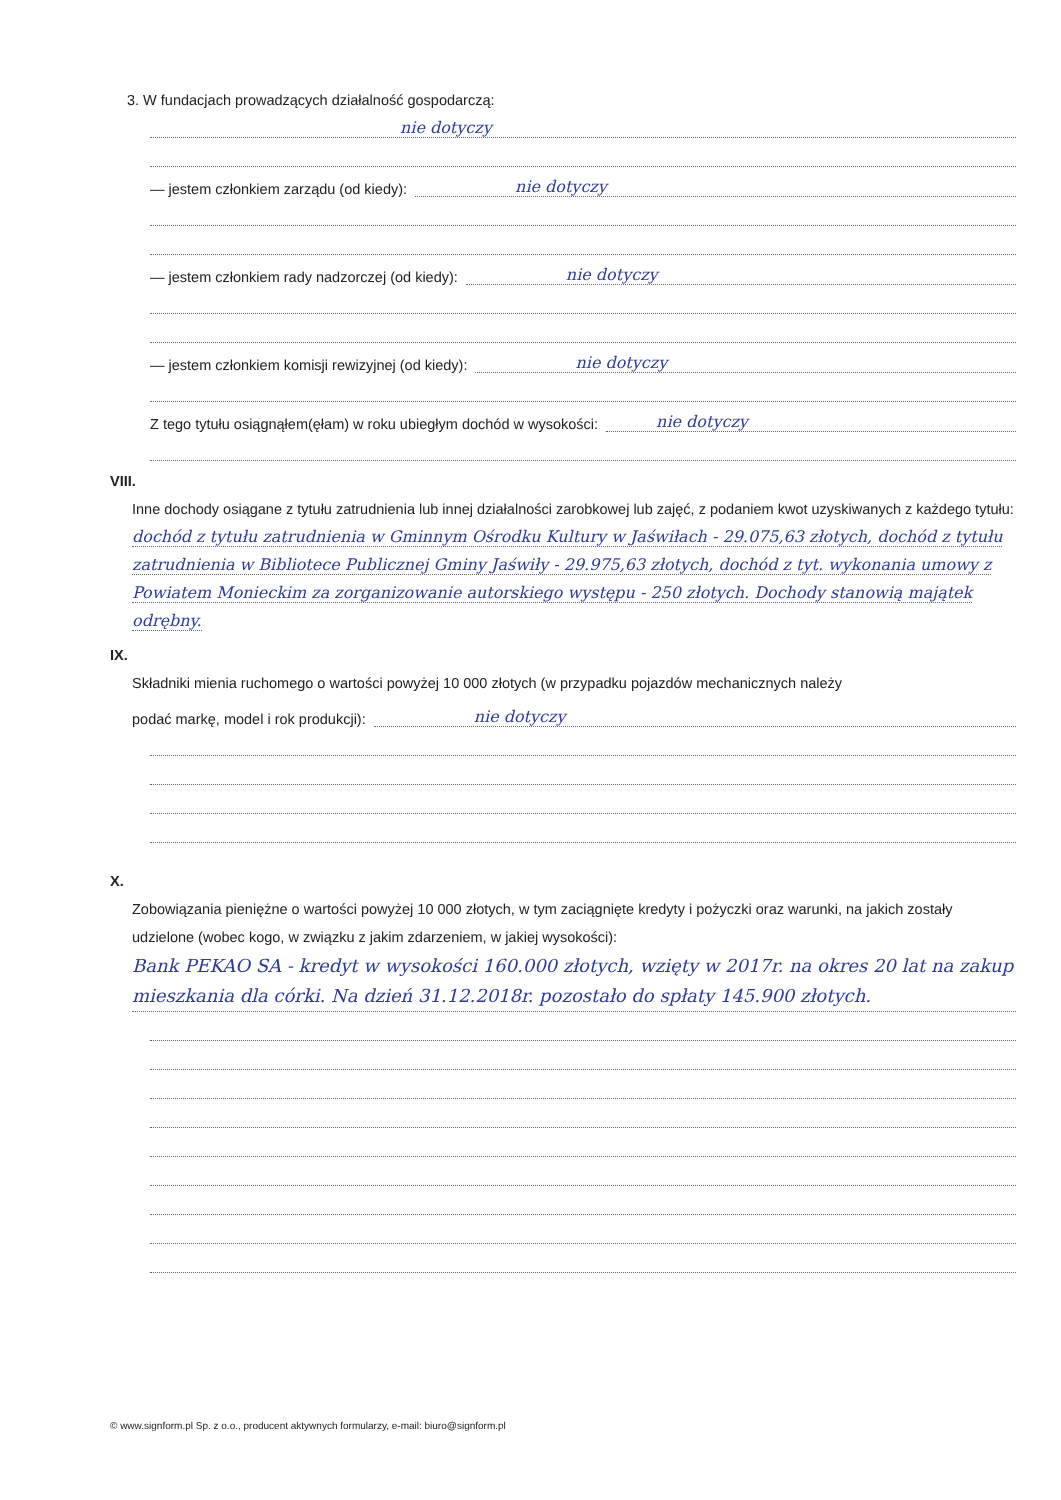3. W fundacjach prowadzących działalność gospodarczą:
nie dotyczy
— jestem członkiem zarządu (od kiedy): nie dotyczy
— jestem członkiem rady nadzorczej (od kiedy): nie dotyczy
— jestem członkiem komisji rewizyjnej (od kiedy): nie dotyczy
Z tego tytułu osiągnąłem(ęłam) w roku ubiegłym dochód w wysokości: nie dotyczy
VIII.
Inne dochody osiągane z tytułu zatrudnienia lub innej działalności zarobkowej lub zajęć, z podaniem kwot uzyskiwanych z każdego tytułu: dochód z tytułu zatrudnienia w Gminnym Ośrodku Kultury w Jaświłach - 29.075,63 złotych, dochód z tytułu zatrudnienia w Bibliotece Publicznej Gminy Jaświły - 29.975,63 złotych, dochód z tyt. wykonania umowy z Powiatem Monieckim za zorganizowanie autorskiego występu - 250 złotych. Dochody stanowią majątek odrębny.
IX.
Składniki mienia ruchomego o wartości powyżej 10 000 złotych (w przypadku pojazdów mechanicznych należy
podać markę, model i rok produkcji): nie dotyczy
X.
Zobowiązania pieniężne o wartości powyżej 10 000 złotych, w tym zaciągnięte kredyty i pożyczki oraz warunki, na jakich zostały udzielone (wobec kogo, w związku z jakim zdarzeniem, w jakiej wysokości):
Bank PEKAO SA - kredyt w wysokości 160.000 złotych, wzięty w 2017r. na okres 20 lat na zakup mieszkania dla córki. Na dzień 31.12.2018r. pozostało do spłaty 145.900 złotych.
© www.signform.pl Sp. z o.o., producent aktywnych formularzy, e-mail: biuro@signform.pl